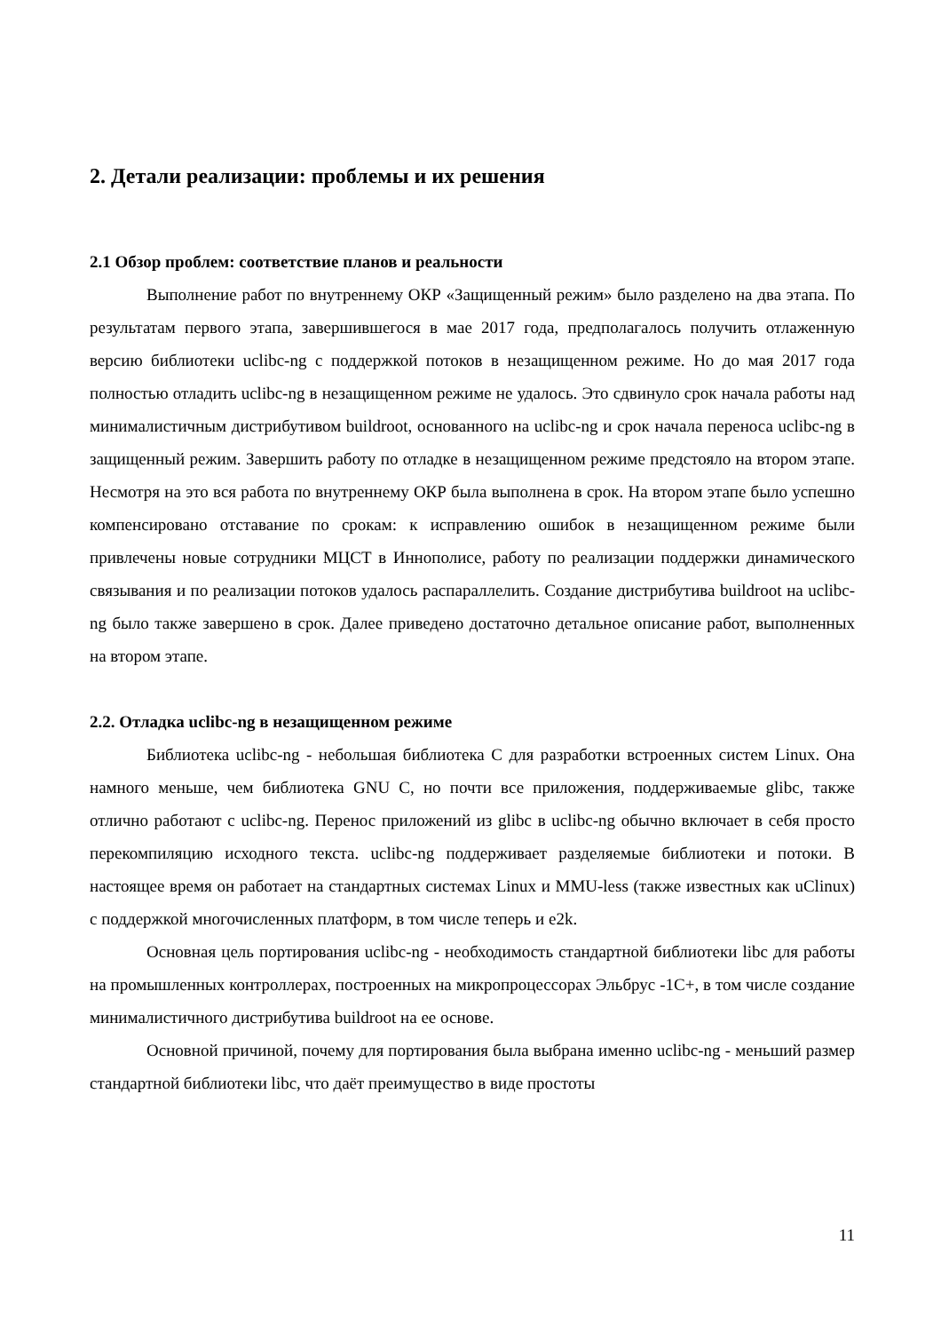2. Детали реализации: проблемы и их решения
2.1 Обзор проблем: соответствие планов и реальности
Выполнение работ по внутреннему ОКР «Защищенный режим» было разделено на два этапа. По результатам первого этапа, завершившегося в мае 2017 года, предполагалось получить отлаженную версию библиотеки uclibc-ng с поддержкой потоков в незащищенном режиме. Но до мая 2017 года полностью отладить uclibc-ng в незащищенном режиме не удалось. Это сдвинуло срок начала работы над минималистичным дистрибутивом buildroot, основанного на uclibc-ng и срок начала переноса uclibc-ng в защищенный режим. Завершить работу по отладке в незащищенном режиме предстояло на втором этапе. Несмотря на это вся работа по внутреннему ОКР была выполнена в срок. На втором этапе было успешно компенсировано отставание по срокам: к исправлению ошибок в незащищенном режиме были привлечены новые сотрудники МЦСТ в Иннополисе, работу по реализации поддержки динамического связывания и по реализации потоков удалось распараллелить. Создание дистрибутива buildroot на uclibc-ng было также завершено в срок. Далее приведено достаточно детальное описание работ, выполненных на втором этапе.
2.2. Отладка uclibc-ng в незащищенном режиме
Библиотека uclibc-ng - небольшая библиотека C для разработки встроенных систем Linux. Она намного меньше, чем библиотека GNU C, но почти все приложения, поддерживаемые glibc, также отлично работают с uclibc-ng. Перенос приложений из glibc в uclibc-ng обычно включает в себя просто перекомпиляцию исходного текста. uclibc-ng поддерживает разделяемые библиотеки и потоки. В настоящее время он работает на стандартных системах Linux и MMU-less (также известных как uClinux) с поддержкой многочисленных платформ, в том числе теперь и e2k.
Основная цель портирования uclibc-ng - необходимость стандартной библиотеки libc для работы на промышленных контроллерах, построенных на микропроцессорах Эльбрус -1C+, в том числе создание минималистичного дистрибутива buildroot на ее основе.
Основной причиной, почему для портирования была выбрана именно uclibc-ng - меньший размер стандартной библиотеки libc, что даёт преимущество в виде простоты
11